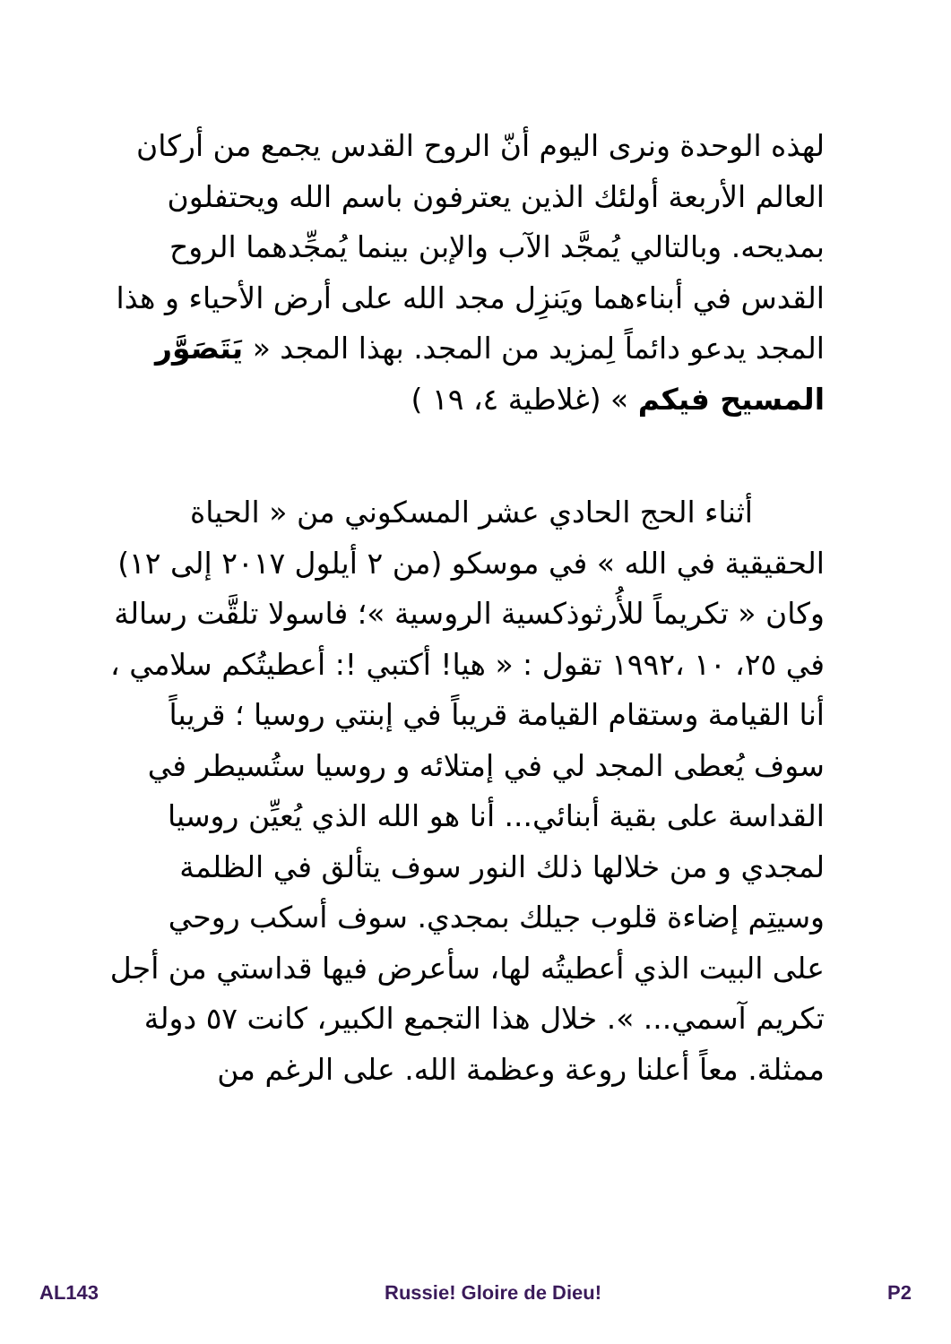لهذه الوحدة ونرى اليوم أنّ الروح القدس يجمع من أركان العالم الأربعة أولئك الذين يعترفون باسم الله ويحتفلون بمديحه. وبالتالي يُمجَّد الآب والإبن بينما يُمجِّدهما الروح القدس في أبناءهما ويَنزِل مجد الله على أرض الأحياء و هذا المجد يدعو دائماً لِمزيد من المجد. بهذا المجد « يَتَصَوَّر المسيح فيكم » (غلاطية ٤، ١٩ )
أثناء الحج الحادي عشر المسكوني من « الحياة الحقيقية في الله » في موسكو (من ٢ أيلول ٢٠١٧ إلى ١٢) وكان « تكريماً للأُرثوذكسية الروسية »؛ فاسولا تلقَّت رسالة في ٢٥، ١٠ ،١٩٩٢ تقول : « هيا! أكتبي !: أعطيتُكم سلامي ، أنا القيامة وستقام القيامة قريباً في إبنتي روسيا ؛ قريباً سوف يُعطى المجد لي في إمتلائه و روسيا ستُسيطر في القداسة على بقية أبنائي... أنا هو الله الذي يُعيِّن روسيا لمجدي و من خلالها ذلك النور سوف يتألق في الظلمة وسيتِم إضاءة قلوب جيلك بمجدي. سوف أسكب روحي على البيت الذي أعطيتُه لها، سأعرض فيها قداستي من أجل تكريم آسمي... ». خلال هذا التجمع الكبير، كانت ٥٧ دولة ممثلة. معاً أعلنا روعة وعظمة الله. على الرغم من
AL143 Russie! Gloire de Dieu! P2